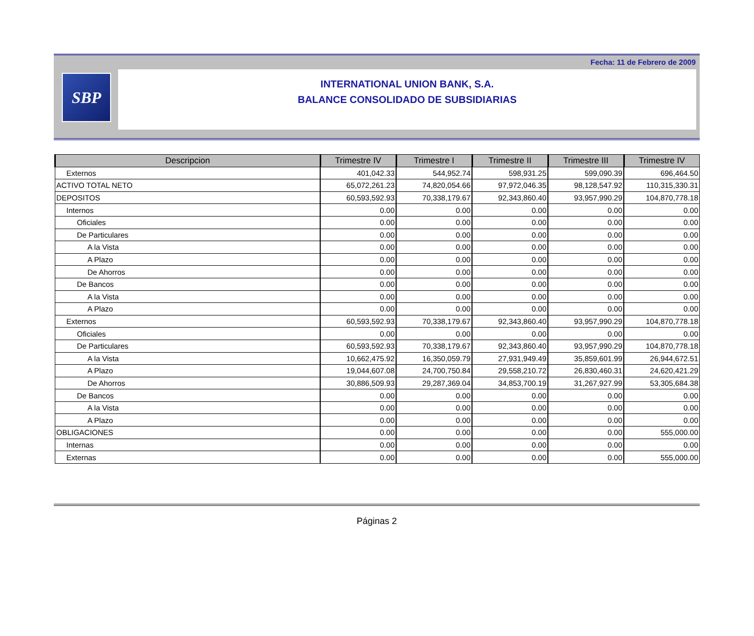Fecha: 11 de Febrero de 2009
SBP
INTERNATIONAL UNION BANK, S.A.
BALANCE CONSOLIDADO DE SUBSIDIARIAS
| Descripcion | Trimestre IV | Trimestre I | Trimestre II | Trimestre III | Trimestre IV |
| --- | --- | --- | --- | --- | --- |
| Externos | 401,042.33 | 544,952.74 | 598,931.25 | 599,090.39 | 696,464.50 |
| ACTIVO TOTAL NETO | 65,072,261.23 | 74,820,054.66 | 97,972,046.35 | 98,128,547.92 | 110,315,330.31 |
| DEPOSITOS | 60,593,592.93 | 70,338,179.67 | 92,343,860.40 | 93,957,990.29 | 104,870,778.18 |
| Internos | 0.00 | 0.00 | 0.00 | 0.00 | 0.00 |
| Oficiales | 0.00 | 0.00 | 0.00 | 0.00 | 0.00 |
| De Particulares | 0.00 | 0.00 | 0.00 | 0.00 | 0.00 |
| A la Vista | 0.00 | 0.00 | 0.00 | 0.00 | 0.00 |
| A Plazo | 0.00 | 0.00 | 0.00 | 0.00 | 0.00 |
| De Ahorros | 0.00 | 0.00 | 0.00 | 0.00 | 0.00 |
| De Bancos | 0.00 | 0.00 | 0.00 | 0.00 | 0.00 |
| A la Vista | 0.00 | 0.00 | 0.00 | 0.00 | 0.00 |
| A Plazo | 0.00 | 0.00 | 0.00 | 0.00 | 0.00 |
| Externos | 60,593,592.93 | 70,338,179.67 | 92,343,860.40 | 93,957,990.29 | 104,870,778.18 |
| Oficiales | 0.00 | 0.00 | 0.00 | 0.00 | 0.00 |
| De Particulares | 60,593,592.93 | 70,338,179.67 | 92,343,860.40 | 93,957,990.29 | 104,870,778.18 |
| A la Vista | 10,662,475.92 | 16,350,059.79 | 27,931,949.49 | 35,859,601.99 | 26,944,672.51 |
| A Plazo | 19,044,607.08 | 24,700,750.84 | 29,558,210.72 | 26,830,460.31 | 24,620,421.29 |
| De Ahorros | 30,886,509.93 | 29,287,369.04 | 34,853,700.19 | 31,267,927.99 | 53,305,684.38 |
| De Bancos | 0.00 | 0.00 | 0.00 | 0.00 | 0.00 |
| A la Vista | 0.00 | 0.00 | 0.00 | 0.00 | 0.00 |
| A Plazo | 0.00 | 0.00 | 0.00 | 0.00 | 0.00 |
| OBLIGACIONES | 0.00 | 0.00 | 0.00 | 0.00 | 555,000.00 |
| Internas | 0.00 | 0.00 | 0.00 | 0.00 | 0.00 |
| Externas | 0.00 | 0.00 | 0.00 | 0.00 | 555,000.00 |
Páginas 2